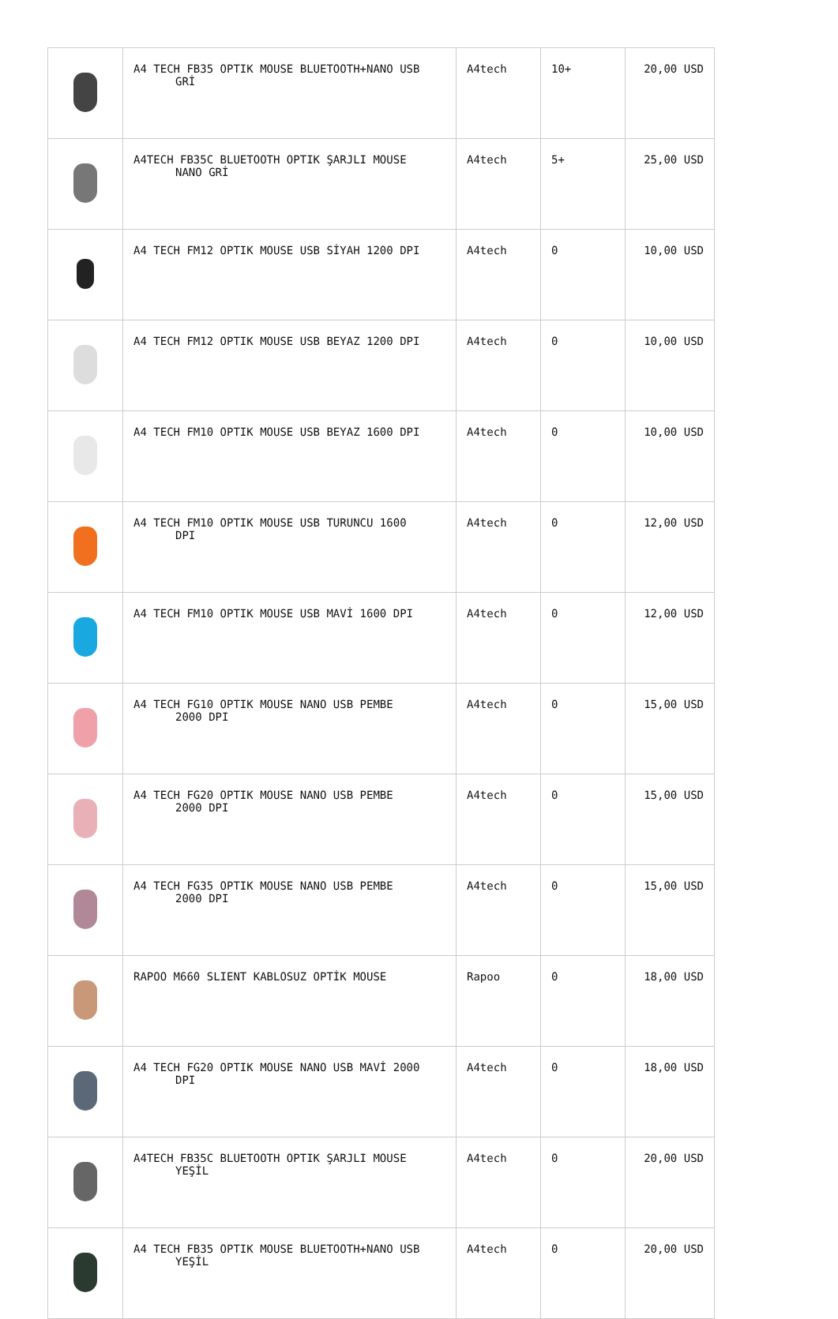| | A4 TECH FB35 OPTIK MOUSE BLUETOOTH+NANO USB GRİ | A4tech | 10+ | 20,00 USD |
| | A4TECH FB35C BLUETOOTH OPTIK ŞARJLI MOUSE NANO GRİ | A4tech | 5+ | 25,00 USD |
| | A4 TECH FM12 OPTIK MOUSE USB SİYAH 1200 DPI | A4tech | 0 | 10,00 USD |
| | A4 TECH FM12 OPTIK MOUSE USB BEYAZ 1200 DPI | A4tech | 0 | 10,00 USD |
| | A4 TECH FM10 OPTIK MOUSE USB BEYAZ 1600 DPI | A4tech | 0 | 10,00 USD |
| | A4 TECH FM10 OPTIK MOUSE USB TURUNCU 1600 DPI | A4tech | 0 | 12,00 USD |
| | A4 TECH FM10 OPTIK MOUSE USB MAVİ 1600 DPI | A4tech | 0 | 12,00 USD |
| | A4 TECH FG10 OPTIK MOUSE NANO USB PEMBE 2000 DPI | A4tech | 0 | 15,00 USD |
| | A4 TECH FG20 OPTIK MOUSE NANO USB PEMBE 2000 DPI | A4tech | 0 | 15,00 USD |
| | A4 TECH FG35 OPTIK MOUSE NANO USB PEMBE 2000 DPI | A4tech | 0 | 15,00 USD |
| | RAPOO M660 SLIENT KABLOSUZ OPTİK MOUSE | Rapoo | 0 | 18,00 USD |
| | A4 TECH FG20 OPTIK MOUSE NANO USB MAVİ 2000 DPI | A4tech | 0 | 18,00 USD |
| | A4TECH FB35C BLUETOOTH OPTIK ŞARJLI MOUSE YEŞİL | A4tech | 0 | 20,00 USD |
| | A4 TECH FB35 OPTIK MOUSE BLUETOOTH+NANO USB YEŞİL | A4tech | 0 | 20,00 USD |